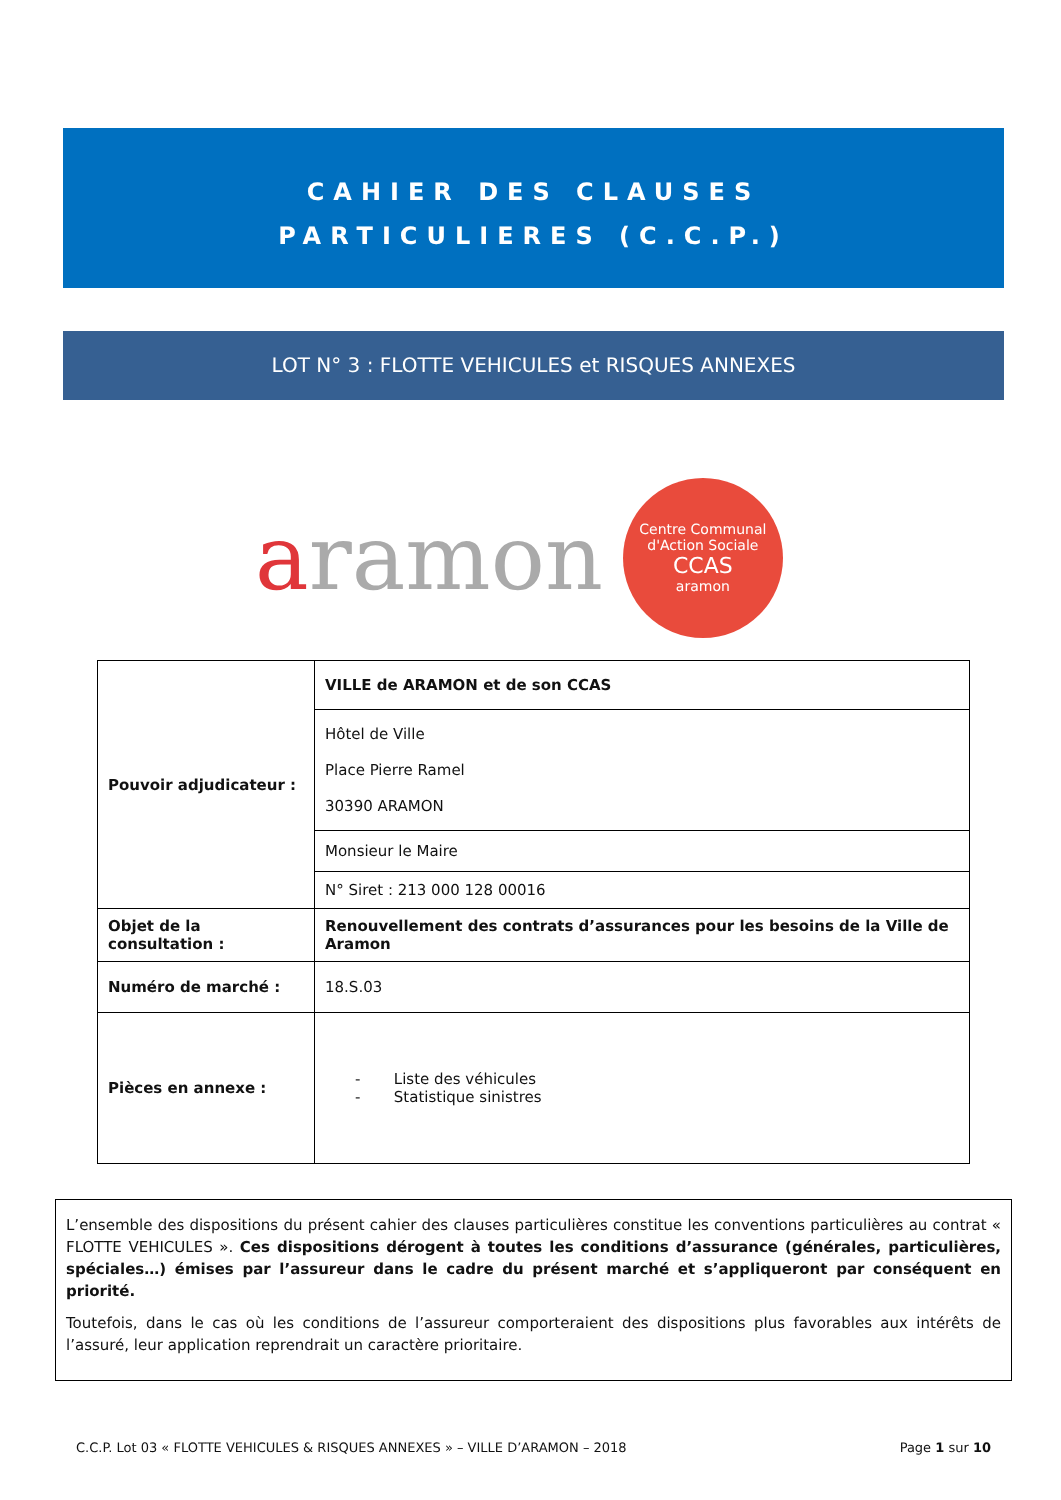CAHIER DES CLAUSES
PARTICULIERES (C.C.P.)
LOT N° 3 : FLOTTE VEHICULES et RISQUES ANNEXES
aramon
Centre Communal d'Action Sociale
CCAS
aramon
| Pouvoir adjudicateur : | VILLE de ARAMON et de son CCAS |
| | Hôtel de Ville Place Pierre Ramel 30390 ARAMON |
| | Monsieur le Maire |
| | N° Siret : 213 000 128 00016 |
| Objet de la consultation : | Renouvellement des contrats d’assurances pour les besoins de la Ville de Aramon |
| Numéro de marché : | 18.S.03 |
| Pièces en annexe : | - Liste des véhicules - Statistique sinistres |
L’ensemble des dispositions du présent cahier des clauses particulières constitue les conventions particulières au contrat « FLOTTE VEHICULES ». Ces dispositions dérogent à toutes les conditions d’assurance (générales, particulières, spéciales…) émises par l’assureur dans le cadre du présent marché et s’appliqueront par conséquent en priorité.
Toutefois, dans le cas où les conditions de l’assureur comporteraient des dispositions plus favorables aux intérêts de l’assuré, leur application reprendrait un caractère prioritaire.
C.C.P. Lot 03 « FLOTTE VEHICULES & RISQUES ANNEXES » – VILLE D’ARAMON – 2018 Page 1 sur 10